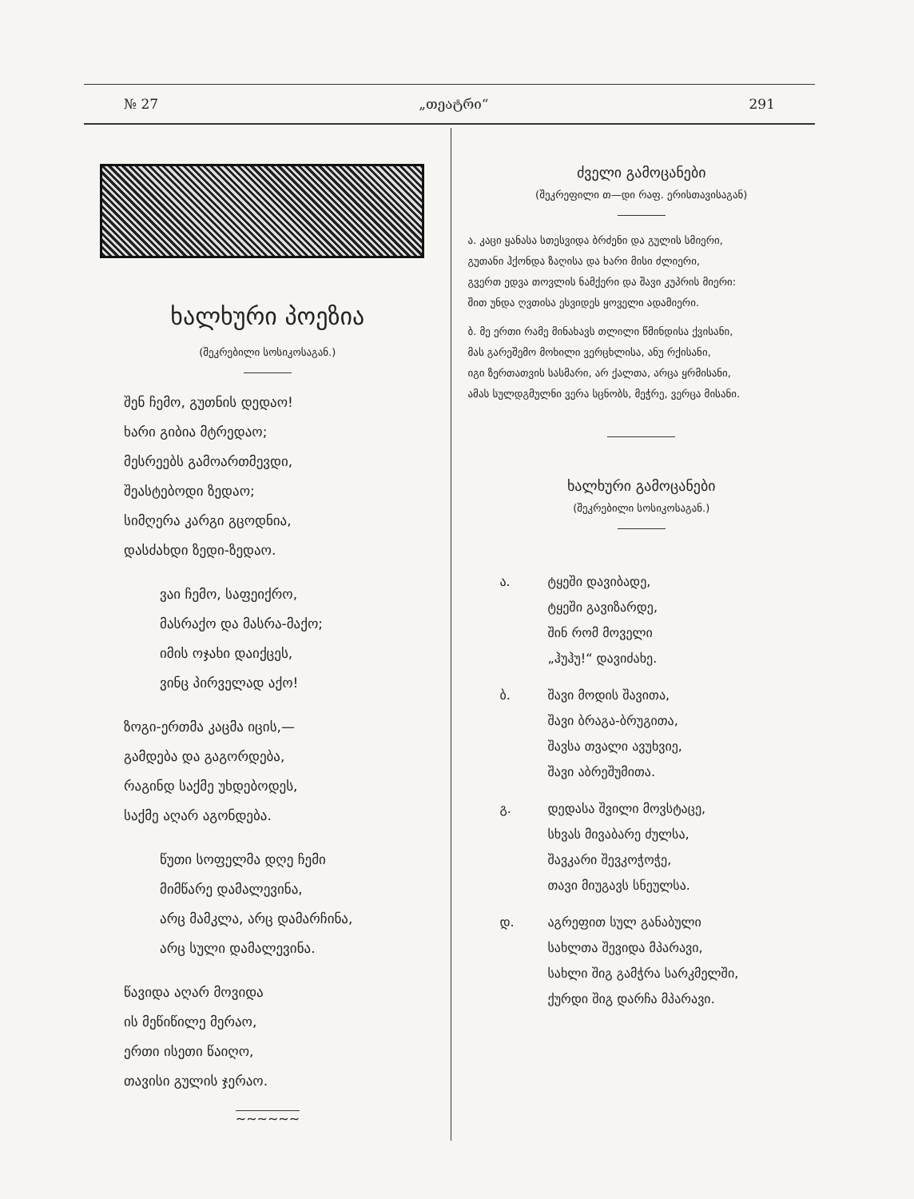№ 27 „თეატრი“291
ხალხური პოეზია
(შეკრებილი სოსიკოსაგან.)
შენ ჩემო, გუთნის დედაო!
ხარი გიბია მტრედაო;
მესრეებს გამოართმევდი,
შეასტებოდი ზედაო;
სიმღერა კარგი გცოდნია,
დასძახდი ზედი-ზედაო.
ვაი ჩემო, საფეიქრო,
მასრაქო და მასრა-მაქო;
იმის ოჯახი დაიქცეს,
ვინც პირველად აქო!
ზოგი-ერთმა კაცმა იცის,—
გამდება და გაგორდება,
რაგინდ საქმე უხდებოდეს,
საქმე აღარ აგონდება.
წუთი სოფელმა დღე ჩემი
მიმწარე დამალევინა,
არც მამკლა, არც დამარჩინა,
არც სული დამალევინა.
წავიდა აღარ მოვიდა
ის მეწიწილე მერაო,
ერთი ისეთი წაიღო,
თავისი გულის ჯერაო.
~~~~~~
ძველი გამოცანები
(შეკრეფილი თ—დი რაფ. ერისთავისაგან)
ა. კაცი ყანასა სთესვიდა ბრძენი და გულის სმიერი,
გუთანი ჰქონდა ზაღისა და ხარი მისი ძლიერი,
გვერთ ედვა თოვლის ნამქერი და შავი კუპრის მიერი:
შით უნდა ღვთისა ესვიდეს ყოველი ადამიერი.
ბ. მე ერთი რამე მინახავს თლილი წმინდისა ქვისანი,
მას გარეშემო მოხილი ვერცხლისა, ანუ რქისანი,
იგი ზერთათვის სასმარი, არ ქალთა, არცა ყრმისანი,
ამას სულდგმულნი ვერა სცნობს, მეჭრე, ვერცა მისანი.
ხალხური გამოცანები
(შეკრებილი სოსიკოსაგან.)
ა. ტყეში დავიბადე,
ტყეში გავიზარდე,
შინ რომ მოველი
„ჰუჰუ!“ დავიძახე.
ბ. შავი მოდის შავითა,
შავი ბრაგა-ბრუგითა,
შავსა თვალი ავუხვიე,
შავი აბრეშუმითა.
გ. დედასა შვილი მოვსტაცე,
სხვას მივაბარე ძულსა,
შავკარი შევკოჭოჭე,
თავი მიუგავს სნეულსა.
დ. აგრეფით სულ განაბული
სახლთა შევიდა მპარავი,
სახლი შიგ გამჭრა სარკმელში,
ქურდი შიგ დარჩა მპარავი.